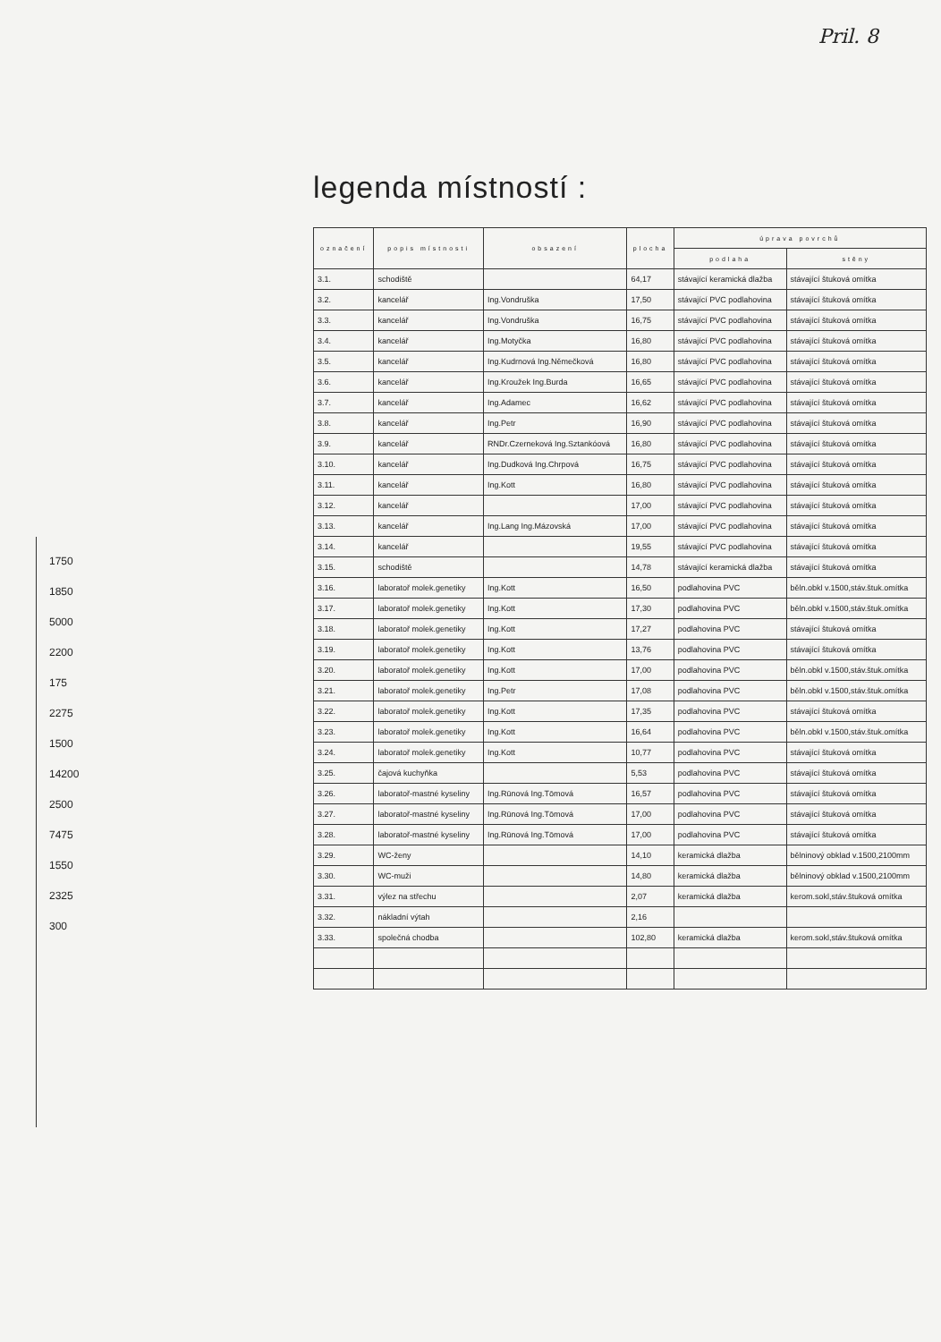Pril. 8
legenda místností :
| označení | popis místnosti | obsazení | plocha | úprava povrchů | |
| --- | --- | --- | --- | --- | --- |
| | | | | podlaha | stěny |
| 3.1. | schodiště | | 64,17 | stávající keramická dlažba | stávající štuková omítka |
| 3.2. | kancelář | Ing.Vondruška | 17,50 | stávající PVC podlahovina | stávající štuková omítka |
| 3.3. | kancelář | Ing.Vondruška | 16,75 | stávající PVC podlahovina | stávající štuková omítka |
| 3.4. | kancelář | Ing.Motyčka | 16,80 | stávající PVC podlahovina | stávající štuková omítka |
| 3.5. | kancelář | Ing.Kudrnová Ing.Němečková | 16,80 | stávající PVC podlahovina | stávající štuková omítka |
| 3.6. | kancelář | Ing.Kroužek Ing.Burda | 16,65 | stávající PVC podlahovina | stávající štuková omítka |
| 3.7. | kancelář | Ing.Adamec | 16,62 | stávající PVC podlahovina | stávající štuková omítka |
| 3.8. | kancelář | Ing.Petr | 16,90 | stávající PVC podlahovina | stávající štuková omítka |
| 3.9. | kancelář | RNDr.Czerneková Ing.Sztankóová | 16,80 | stávající PVC podlahovina | stávající štuková omítka |
| 3.10. | kancelář | Ing.Dudková Ing.Chrpová | 16,75 | stávající PVC podlahovina | stávající štuková omítka |
| 3.11. | kancelář | Ing.Kott | 16,80 | stávající PVC podlahovina | stávající štuková omítka |
| 3.12. | kancelář | | 17,00 | stávající PVC podlahovina | stávající štuková omítka |
| 3.13. | kancelář | Ing.Lang Ing.Mázovská | 17,00 | stávající PVC podlahovina | stávající štuková omítka |
| 3.14. | kancelář | | 19,55 | stávající PVC podlahovina | stávající štuková omítka |
| 3.15. | schodiště | | 14,78 | stávající keramická dlažba | stávající štuková omítka |
| 3.16. | laboratoř molek.genetiky | Ing.Kott | 16,50 | podlahovina PVC | běln.obkl v.1500,stáv.štuk.omítka |
| 3.17. | laboratoř molek.genetiky | Ing.Kott | 17,30 | podlahovina PVC | běln.obkl v.1500,stáv.štuk.omítka |
| 3.18. | laboratoř molek.genetiky | Ing.Kott | 17,27 | podlahovina PVC | stávající štuková omítka |
| 3.19. | laboratoř molek.genetiky | Ing.Kott | 13,76 | podlahovina PVC | stávající štuková omítka |
| 3.20. | laboratoř molek.genetiky | Ing.Kott | 17,00 | podlahovina PVC | běln.obkl v.1500,stáv.štuk.omítka |
| 3.21. | laboratoř molek.genetiky | Ing.Petr | 17,08 | podlahovina PVC | běln.obkl v.1500,stáv.štuk.omítka |
| 3.22. | laboratoř molek.genetiky | Ing.Kott | 17,35 | podlahovina PVC | stávající štuková omítka |
| 3.23. | laboratoř molek.genetiky | Ing.Kott | 16,64 | podlahovina PVC | běln.obkl v.1500,stáv.štuk.omítka |
| 3.24. | laboratoř molek.genetiky | Ing.Kott | 10,77 | podlahovina PVC | stávající štuková omítka |
| 3.25. | čajová kuchyňka | | 5,53 | podlahovina PVC | stávající štuková omítka |
| 3.26. | laboratoř-mastné kyseliny | Ing.Rūnová Ing.Tōmová | 16,57 | podlahovina PVC | stávající štuková omítka |
| 3.27. | laboratoř-mastné kyseliny | Ing.Rūnová Ing.Tōmová | 17,00 | podlahovina PVC | stávající štuková omítka |
| 3.28. | laboratoř-mastné kyseliny | Ing.Rūnová Ing.Tōmová | 17,00 | podlahovina PVC | stávající štuková omítka |
| 3.29. | WC-ženy | | 14,10 | keramická dlažba | bělninový obklad v.1500,2100mm |
| 3.30. | WC-muži | | 14,80 | keramická dlažba | bělninový obklad v.1500,2100mm |
| 3.31. | výlez na střechu | | 2,07 | keramická dlažba | kerom.sokl,stáv.štuková omítka |
| 3.32. | nákladní výtah | | 2,16 | | |
| 3.33. | společná chodba | | 102,80 | keramická dlažba | kerom.sokl,stáv.štuková omítka |
1750
1850
5000
2200
175
2275
1500
14200
2500
7475
1550
2325
300